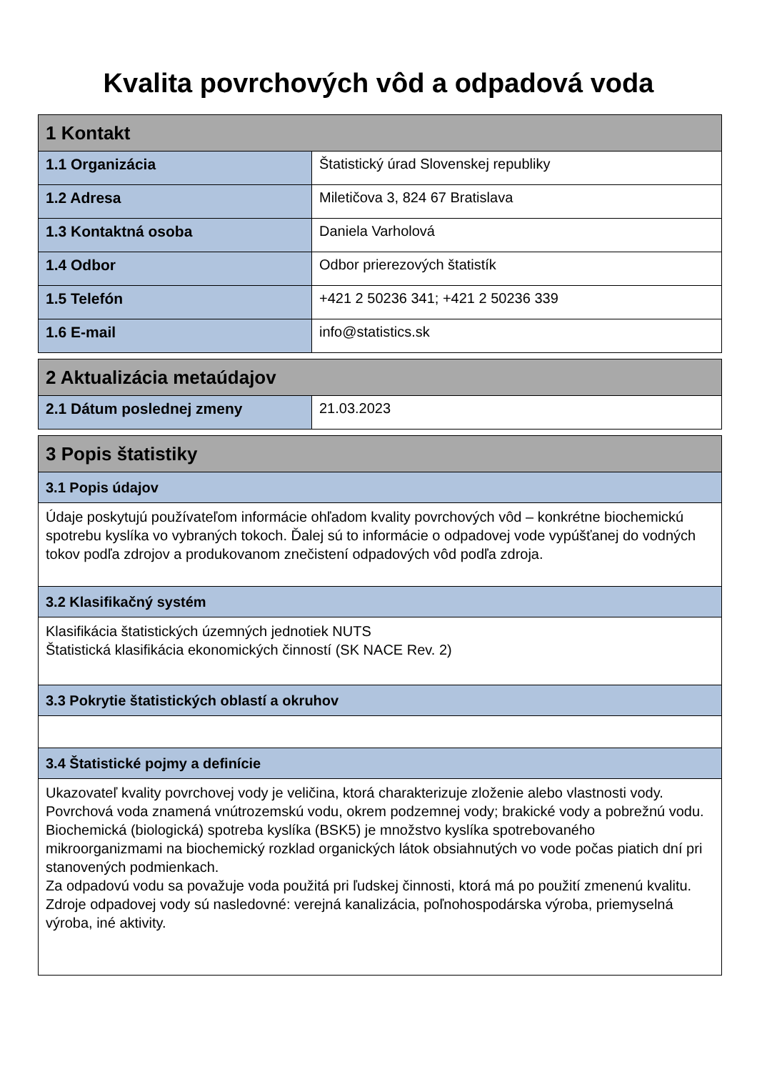Kvalita povrchových vôd a odpadová voda
| 1 Kontakt | |
| --- | --- |
| 1.1 Organizácia | Štatistický úrad Slovenskej republiky |
| 1.2 Adresa | Miletičova 3, 824 67 Bratislava |
| 1.3 Kontaktná osoba | Daniela Varholová |
| 1.4 Odbor | Odbor prierezových štatistík |
| 1.5 Telefón | +421 2 50236 341; +421 2 50236 339 |
| 1.6 E-mail | info@statistics.sk |
| 2 Aktualizácia metaúdajov | |
| --- | --- |
| 2.1 Dátum poslednej zmeny | 21.03.2023 |
| 3 Popis štatistiky |
| --- |
| 3.1 Popis údajov |
| Údaje poskytujú používateľom informácie ohľadom kvality povrchových vôd – konkrétne biochemickú spotrebu kyslíka vo vybraných tokoch. Ďalej sú to informácie o odpadovej vode vypúšťanej do vodných tokov podľa zdrojov a produkovanom znečistení odpadových vôd podľa zdroja. |
| 3.2 Klasifikačný systém |
| Klasifikácia štatistických územných jednotiek NUTS Štatistická klasifikácia ekonomických činností (SK NACE Rev. 2) |
| 3.3 Pokrytie štatistických oblastí a okruhov |
| 3.4 Štatistické pojmy a definície |
| Ukazovateľ kvality povrchovej vody je veličina, ktorá charakterizuje zloženie alebo vlastnosti vody. Povrchová voda znamená vnútrozemskú vodu, okrem podzemnej vody; brakické vody a pobrežnú vodu. Biochemická (biologická) spotreba kyslíka (BSK5) je množstvo kyslíka spotrebovaného mikroorganizmami na biochemický rozklad organických látok obsiahnutých vo vode počas piatich dní pri stanovených podmienkach. Za odpadovú vodu sa považuje voda použitá pri ľudskej činnosti, ktorá má po použití zmenenú kvalitu. Zdroje odpadovej vody sú nasledovné: verejná kanalizácia, poľnohospodárska výroba, priemyselná výroba, iné aktivity. |